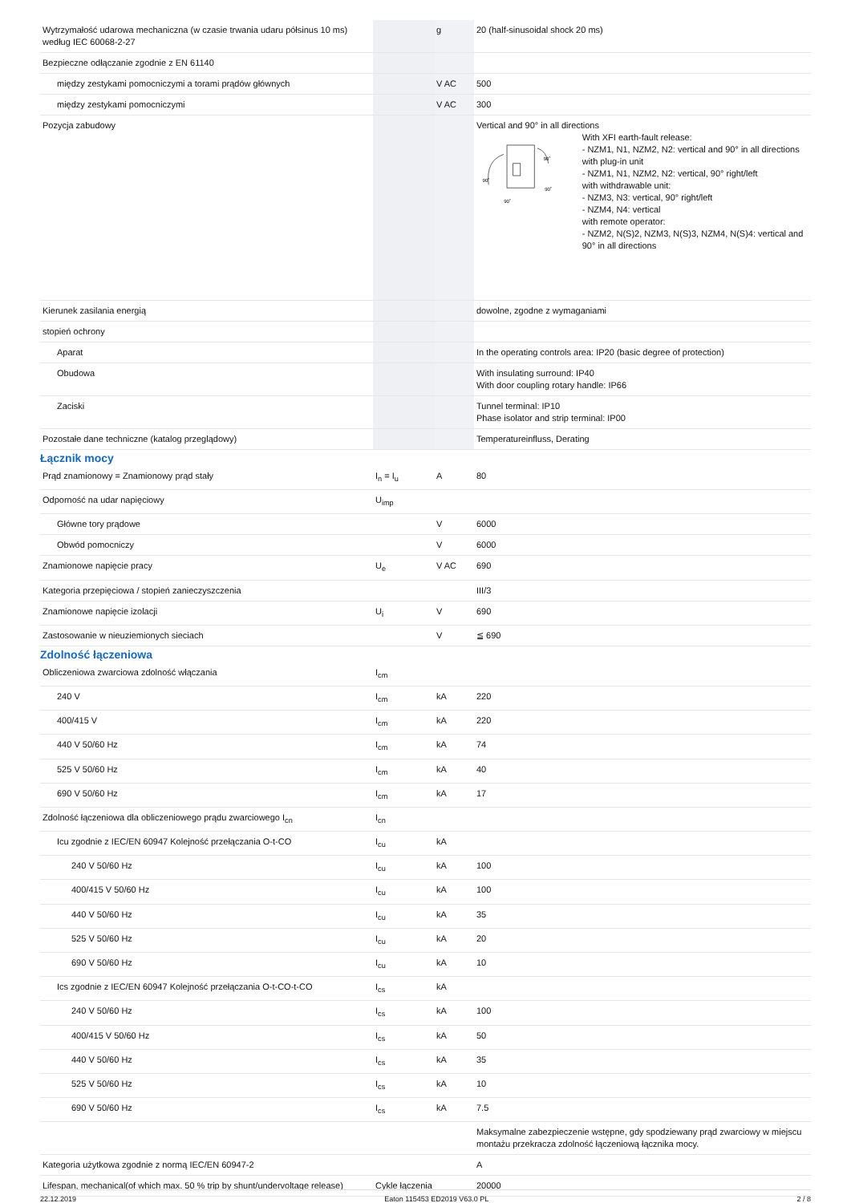| Wytrzymałość udarowa mechaniczna (w czasie trwania udaru półsinus 10 ms) według IEC 60068-2-27 | | g | 20 (half-sinusoidal shock 20 ms) |
| Bezpieczne odłączanie zgodnie z EN 61140 | | | |
| między zestykami pomocniczymi a torami prądów głównych | | V AC | 500 |
| między zestykami pomocniczymi | | V AC | 300 |
| Pozycja zabudowy | | | Vertical and 90° in all directions 90˚ 90˚ 90˚ 90˚ With XFI earth-fault release: - NZM1, N1, NZM2, N2: vertical and 90° in all directions with plug-in unit - NZM1, N1, NZM2, N2: vertical, 90° right/left with withdrawable unit: - NZM3, N3: vertical, 90° right/left - NZM4, N4: vertical with remote operator: - NZM2, N(S)2, NZM3, N(S)3, NZM4, N(S)4: vertical and 90° in all directions |
| Kierunek zasilania energią | | | dowolne, zgodne z wymaganiami |
| stopień ochrony | | | |
| Aparat | | | In the operating controls area: IP20 (basic degree of protection) |
| Obudowa | | | With insulating surround: IP40 With door coupling rotary handle: IP66 |
| Zaciski | | | Tunnel terminal: IP10 Phase isolator and strip terminal: IP00 |
| Pozostałe dane techniczne (katalog przeglądowy) | | | Temperatureinfluss, Derating |
Łącznik mocy
| Prąd znamionowy = Znamionowy prąd stały | I<sub>n</sub> = I<sub>u</sub> | A | 80 |
| Odporność na udar napięciowy | U<sub>imp</sub> | | |
| Główne tory prądowe | | V | 6000 |
| Obwód pomocniczy | | V | 6000 |
| Znamionowe napięcie pracy | U<sub>e</sub> | V AC | 690 |
| Kategoria przepięciowa / stopień zanieczyszczenia | | | III/3 |
| Znamionowe napięcie izolacji | U<sub>i</sub> | V | 690 |
| Zastosowanie w nieuziemionych sieciach | | V | ≦ 690 |
Zdolność łączeniowa
| Obliczeniowa zwarciowa zdolność włączania | I<sub>cm</sub> | | |
| 240 V | I<sub>cm</sub> | kA | 220 |
| 400/415 V | I<sub>cm</sub> | kA | 220 |
| 440 V 50/60 Hz | I<sub>cm</sub> | kA | 74 |
| 525 V 50/60 Hz | I<sub>cm</sub> | kA | 40 |
| 690 V 50/60 Hz | I<sub>cm</sub> | kA | 17 |
| Zdolność łączeniowa dla obliczeniowego prądu zwarciowego I<sub>cn</sub> | I<sub>cn</sub> | | |
| Icu zgodnie z IEC/EN 60947 Kolejność przełączania O-t-CO | I<sub>cu</sub> | kA | |
| 240 V 50/60 Hz | I<sub>cu</sub> | kA | 100 |
| 400/415 V 50/60 Hz | I<sub>cu</sub> | kA | 100 |
| 440 V 50/60 Hz | I<sub>cu</sub> | kA | 35 |
| 525 V 50/60 Hz | I<sub>cu</sub> | kA | 20 |
| 690 V 50/60 Hz | I<sub>cu</sub> | kA | 10 |
| Ics zgodnie z IEC/EN 60947 Kolejność przełączania O-t-CO-t-CO | I<sub>cs</sub> | kA | |
| 240 V 50/60 Hz | I<sub>cs</sub> | kA | 100 |
| 400/415 V 50/60 Hz | I<sub>cs</sub> | kA | 50 |
| 440 V 50/60 Hz | I<sub>cs</sub> | kA | 35 |
| 525 V 50/60 Hz | I<sub>cs</sub> | kA | 10 |
| 690 V 50/60 Hz | I<sub>cs</sub> | kA | 7.5 |
| | | | Maksymalne zabezpieczenie wstępne, gdy spodziewany prąd zwarciowy w miejscu montażu przekracza zdolność łączeniową łącznika mocy. |
| Kategoria użytkowa zgodnie z normą IEC/EN 60947-2 | | | A |
| Lifespan, mechanical(of which max. 50 % trip by shunt/undervoltage release) | Cykle łączenia | | 20000 |
22.12.2019 Eaton 115453 ED2019 V63.0 PL 2 / 8